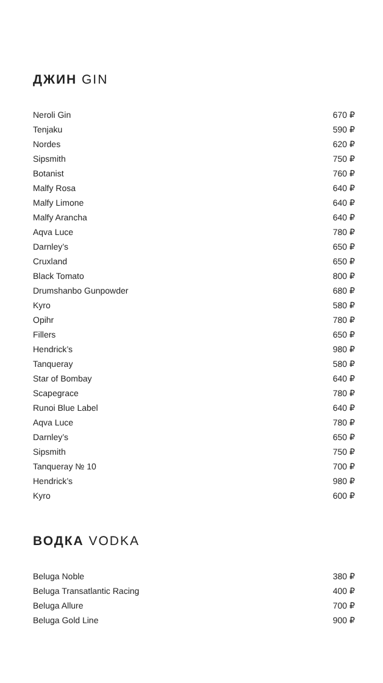ДЖИН GIN
| Neroli Gin | 670 ₽ |
| Tenjaku | 590 ₽ |
| Nordes | 620 ₽ |
| Sipsmith | 750 ₽ |
| Botanist | 760 ₽ |
| Malfy Rosa | 640 ₽ |
| Malfy Limone | 640 ₽ |
| Malfy Arancha | 640 ₽ |
| Aqva Luce | 780 ₽ |
| Darnley’s | 650 ₽ |
| Cruxland | 650 ₽ |
| Black Tomato | 800 ₽ |
| Drumshanbo Gunpowder | 680 ₽ |
| Kyro | 580 ₽ |
| Opihr | 780 ₽ |
| Fillers | 650 ₽ |
| Hendrick’s | 980 ₽ |
| Tanqueray | 580 ₽ |
| Star of Bombay | 640 ₽ |
| Scapegrace | 780 ₽ |
| Runoi Blue Label | 640 ₽ |
| Aqva Luce | 780 ₽ |
| Darnley’s | 650 ₽ |
| Sipsmith | 750 ₽ |
| Tanqueray № 10 | 700 ₽ |
| Hendrick’s | 980 ₽ |
| Kyro | 600 ₽ |
ВОДКА VODKA
| Beluga Noble | 380 ₽ |
| Beluga Transatlantic Racing | 400 ₽ |
| Beluga Allure | 700 ₽ |
| Beluga Gold Line | 900 ₽ |